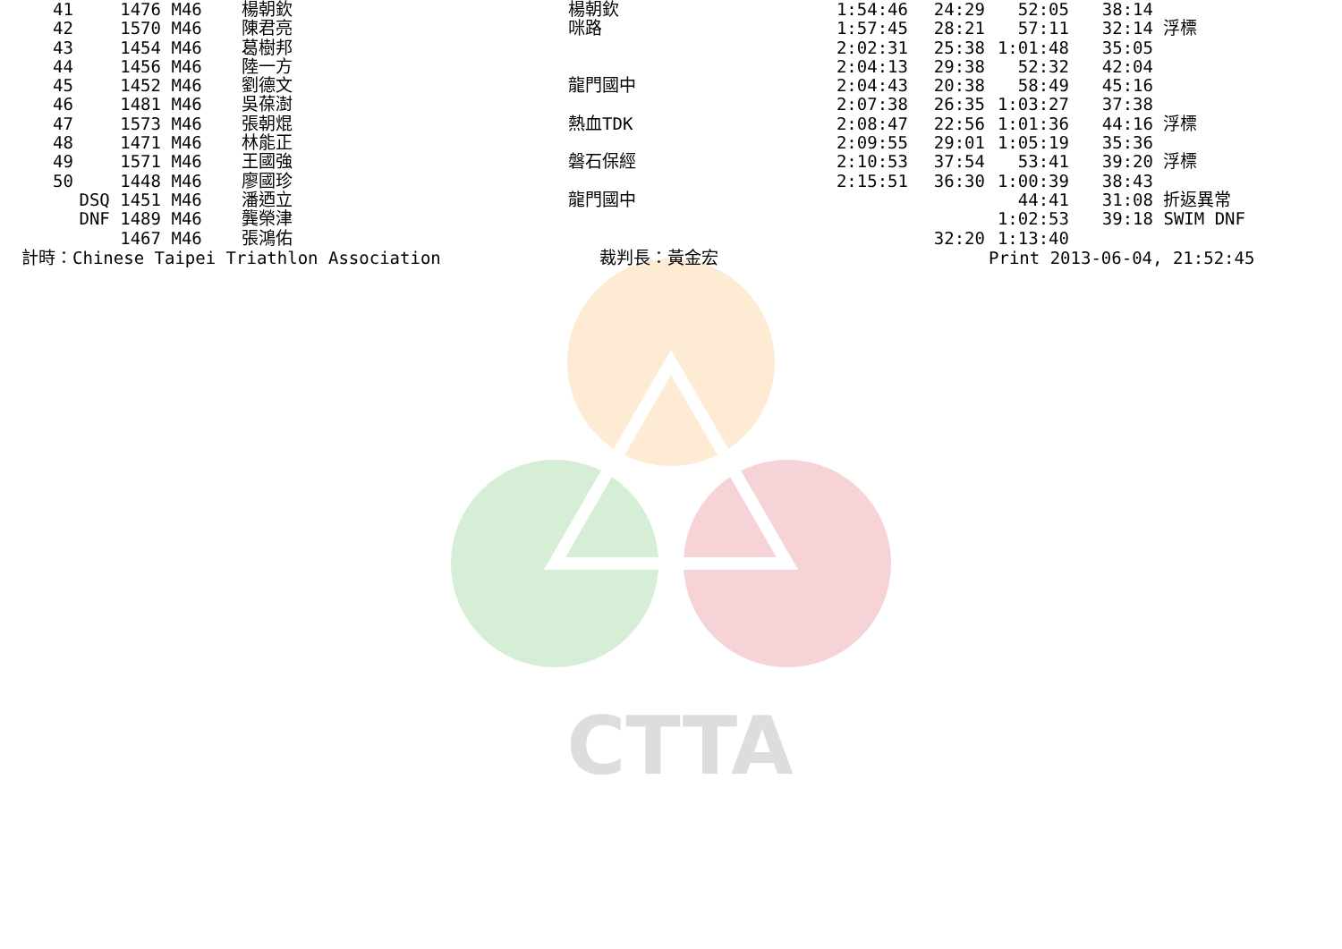CTTA
| 41 | 1476 | M46 | 楊朝欽 | 楊朝欽 | 1:54:46 | 24:29 | 52:05 | 38:14 | |
| 42 | 1570 | M46 | 陳君亮 | 咪路 | 1:57:45 | 28:21 | 57:11 | 32:14 | 浮標 |
| 43 | 1454 | M46 | 葛樹邦 | | 2:02:31 | 25:38 | 1:01:48 | 35:05 | |
| 44 | 1456 | M46 | 陸一方 | | 2:04:13 | 29:38 | 52:32 | 42:04 | |
| 45 | 1452 | M46 | 劉德文 | 龍門國中 | 2:04:43 | 20:38 | 58:49 | 45:16 | |
| 46 | 1481 | M46 | 吳葆澍 | | 2:07:38 | 26:35 | 1:03:27 | 37:38 | |
| 47 | 1573 | M46 | 張朝焜 | 熱血TDK | 2:08:47 | 22:56 | 1:01:36 | 44:16 | 浮標 |
| 48 | 1471 | M46 | 林能正 | | 2:09:55 | 29:01 | 1:05:19 | 35:36 | |
| 49 | 1571 | M46 | 王國強 | 磐石保經 | 2:10:53 | 37:54 | 53:41 | 39:20 | 浮標 |
| 50 | 1448 | M46 | 廖國珍 | | 2:15:51 | 36:30 | 1:00:39 | 38:43 | |
| | DSQ 1451 | M46 | 潘迺立 | 龍門國中 | | | 44:41 | 31:08 | 折返異常 |
| | DNF 1489 | M46 | 龔榮津 | | | | 1:02:53 | 39:18 | SWIM DNF |
| | 1467 | M46 | 張鴻佑 | | | 32:20 | 1:13:40 | | |
計時：Chinese Taipei Triathlon Association 裁判長：黃金宏 Print 2013-06-04, 21:52:45